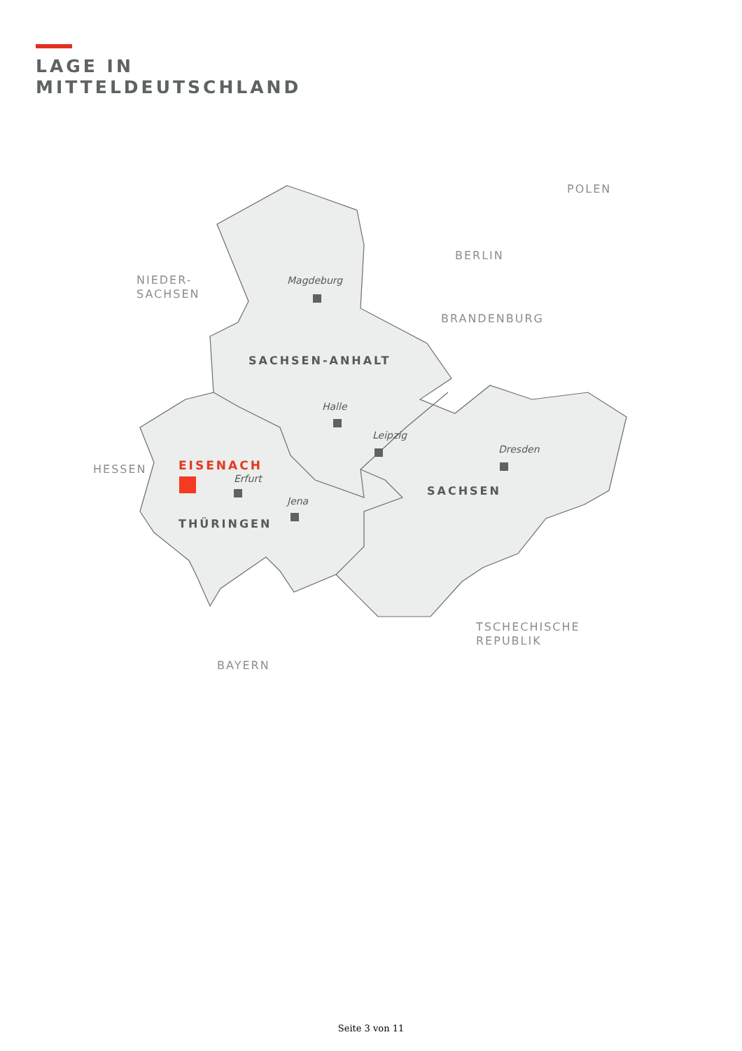LAGE IN
MITTELDEUTSCHLAND
POLEN
BERLIN
BRANDENBURG
NIEDER-
SACHSEN
HESSEN
BAYERN
TSCHECHISCHE
REPUBLIK
SACHSEN-ANHALT
THÜRINGEN
SACHSEN
Magdeburg
Halle
Leipzig
Dresden
Erfurt
Jena
EISENACH
Seite 3 von 11